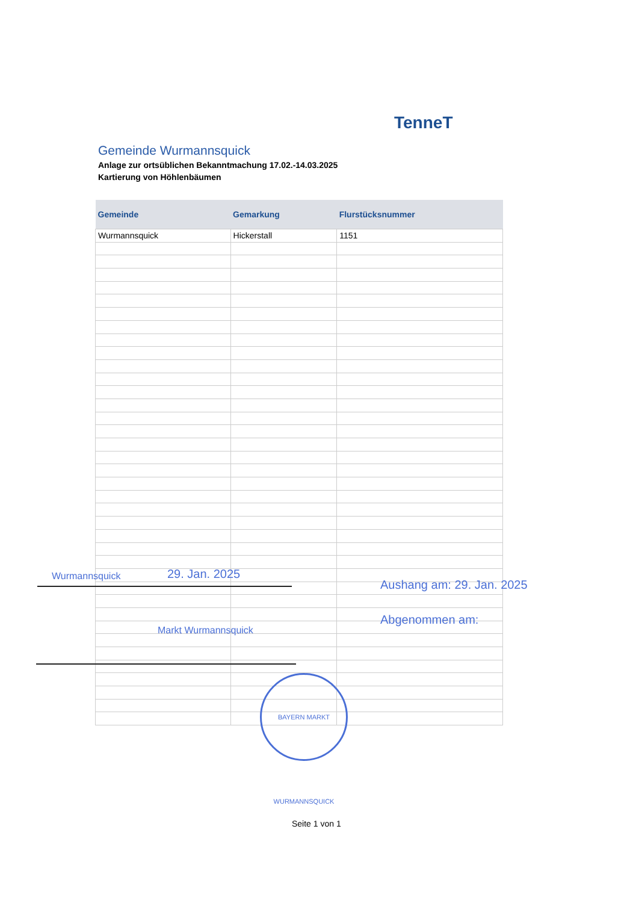TenneT
Gemeinde Wurmannsquick
Anlage zur ortsüblichen Bekanntmachung 17.02.-14.03.2025
Kartierung von Höhlenbäumen
| Gemeinde | Gemarkung | Flurstücksnummer |
| --- | --- | --- |
| Wurmannsquick | Hickerstall | 1151 |
Wurmannsquick 29. Jan. 2025
Aushang am: 29. Jan. 2025
Abgenommen am:
Markt Wurmannsquick
BAYERN MARKT WURMANNSQUICK
Seite 1 von 1